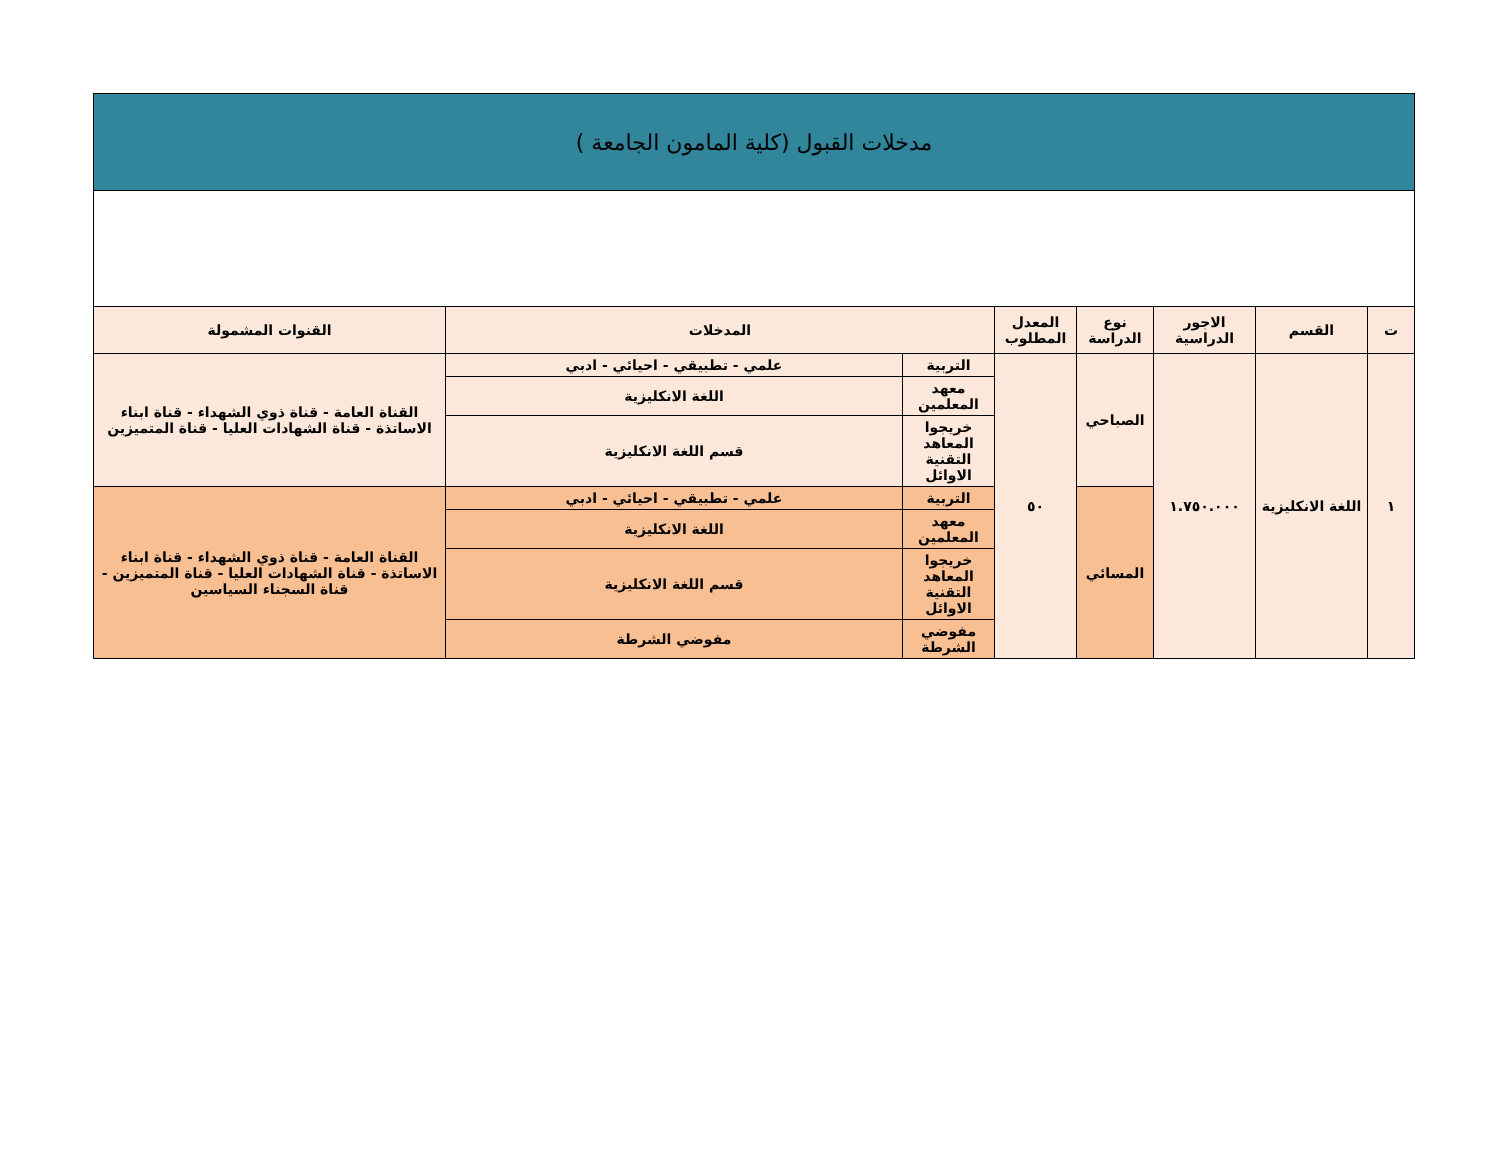مدخلات القبول (كلية المامون الجامعة )
| ت | القسم | الاجور الدراسية | نوع الدراسة | المعدل المطلوب | المدخلات | | القنوات المشمولة |
| --- | --- | --- | --- | --- | --- | --- | --- |
| ١ | اللغة الانكليزية | ١.٧٥٠.٠٠٠ | الصباحي | ٥٠ | التربية | علمي - تطبيقي - احيائي - ادبي | القناة العامة - قناة ذوي الشهداء - قناة ابناء الاساتذة - قناة الشهادات العليا - قناة المتميزين |
| | | | | | معهد المعلمين | اللغة الانكليزية | |
| | | | | | خريجوا المعاهد التقنية الاوائل | قسم اللغة الانكليزية | |
| | | | المسائي | | التربية | علمي - تطبيقي - احيائي - ادبي | القناة العامة - قناة ذوي الشهداء - قناة ابناء الاساتذة - قناة الشهادات العليا - قناة المتميزين - قناة السجناء السياسين |
| | | | | | معهد المعلمين | اللغة الانكليزية | |
| | | | | | خريجوا المعاهد التقنية الاوائل | قسم اللغة الانكليزية | |
| | | | | | مفوضي الشرطة | مفوضي الشرطة | |